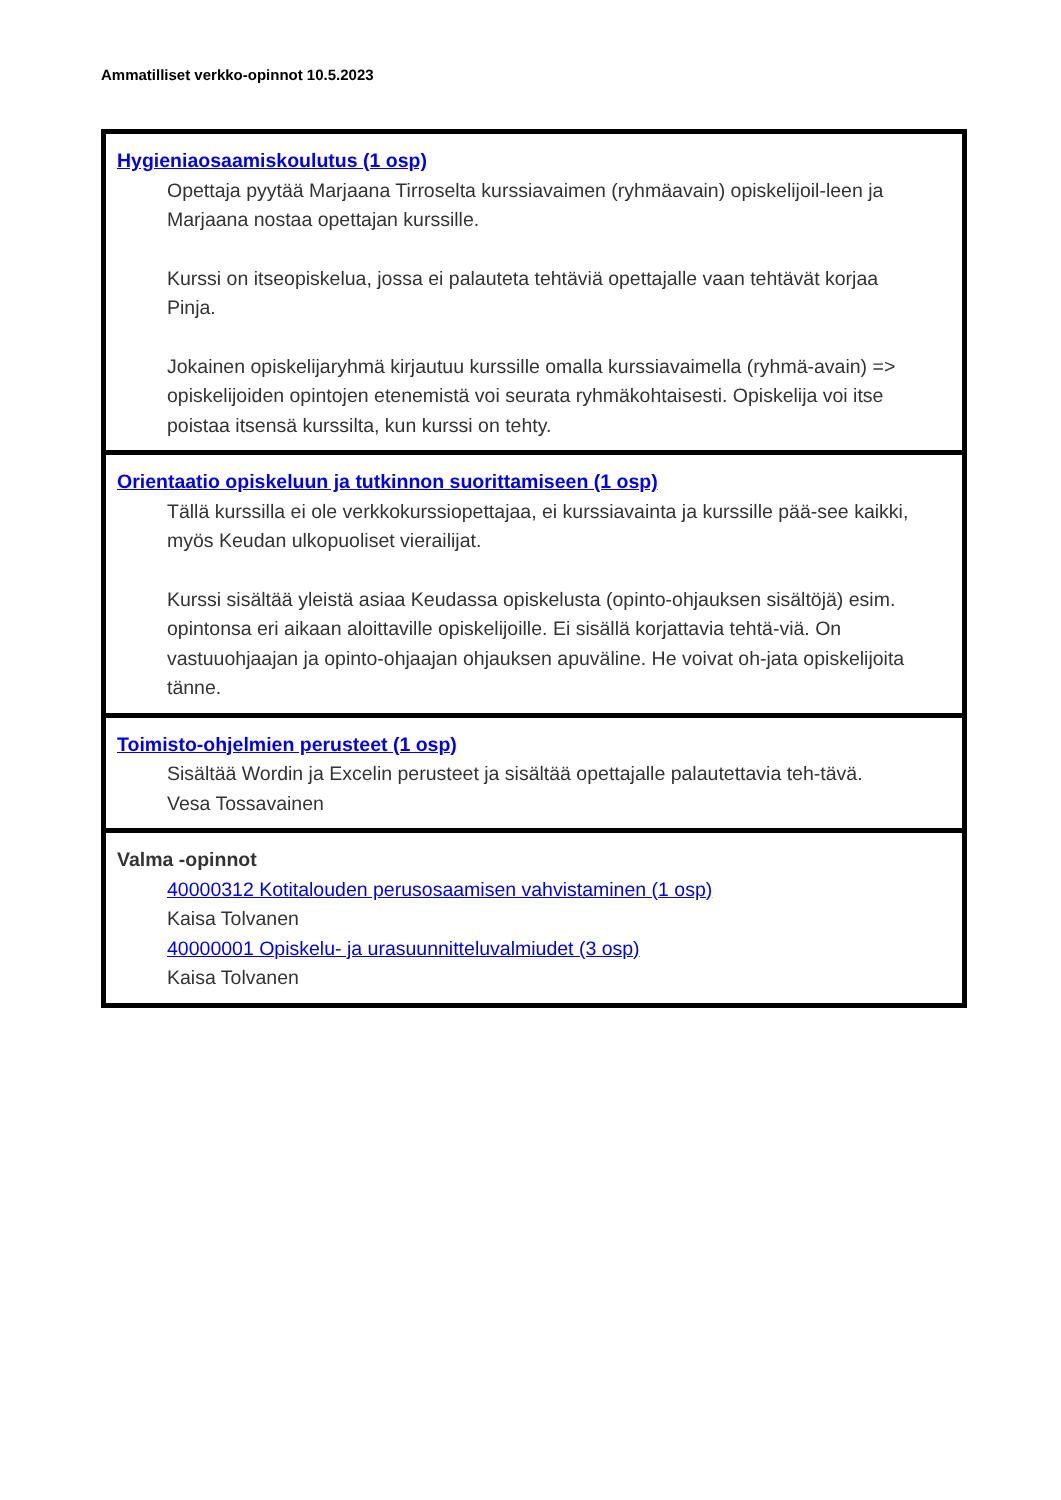Ammatilliset verkko-opinnot 10.5.2023
| Hygieniaosaamiskoulutus (1 osp) Opettaja pyytää Marjaana Tirroselta kurssiavaimen (ryhmäavain) opiskelijoil-leen ja Marjaana nostaa opettajan kurssille. Kurssi on itseopiskelua, jossa ei palauteta tehtäviä opettajalle vaan tehtävät korjaa Pinja. Jokainen opiskelijaryhmä kirjautuu kurssille omalla kurssiavaimella (ryhmä-avain) => opiskelijoiden opintojen etenemistä voi seurata ryhmäkohtaisesti. Opiskelija voi itse poistaa itsensä kurssilta, kun kurssi on tehty. |
| Orientaatio opiskeluun ja tutkinnon suorittamiseen (1 osp) Tällä kurssilla ei ole verkkokurssiopettajaa, ei kurssiavainta ja kurssille pää-see kaikki, myös Keudan ulkopuoliset vierailijat. Kurssi sisältää yleistä asiaa Keudassa opiskelusta (opinto-ohjauksen sisältöjä) esim. opintonsa eri aikaan aloittaville opiskelijoille. Ei sisällä korjattavia tehtä-viä. On vastuuohjaajan ja opinto-ohjaajan ohjauksen apuväline. He voivat oh-jata opiskelijoita tänne. |
| Toimisto-ohjelmien perusteet (1 osp) Sisältää Wordin ja Excelin perusteet ja sisältää opettajalle palautettavia teh-tävä. Vesa Tossavainen |
| Valma -opinnot 40000312 Kotitalouden perusosaamisen vahvistaminen (1 osp) Kaisa Tolvanen 40000001 Opiskelu- ja urasuunnitteluvalmiudet (3 osp) Kaisa Tolvanen |